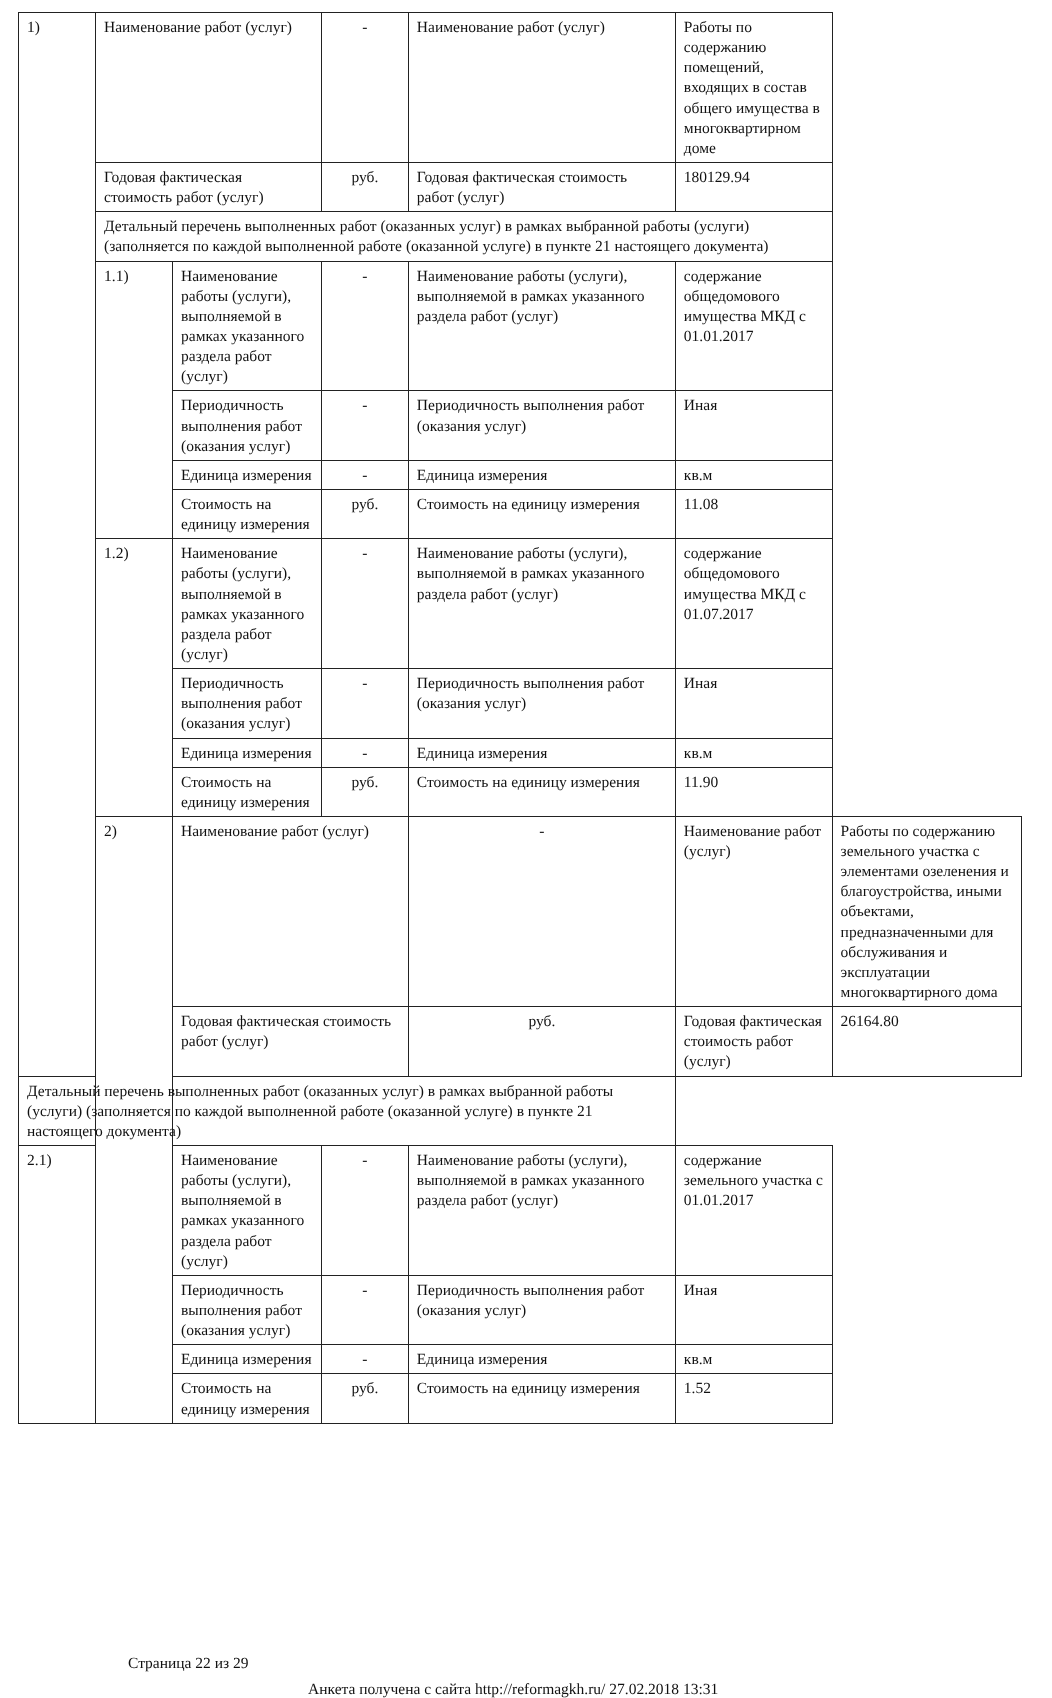| 1) | Наименование работ (услуг) | | - | Наименование работ (услуг) | Работы по содержанию помещений, входящих в состав общего имущества в многоквартирном доме | |
| | Годовая фактическая стоимость работ (услуг) | | руб. | Годовая фактическая стоимость работ (услуг) | 180129.94 | |
| | Детальный перечень выполненных работ (оказанных услуг) в рамках выбранной работы (услуги) (заполняется по каждой выполненной работе (оказанной услуге) в пункте 21 настоящего документа) | | | | | |
| | 1.1) | Наименование работы (услуги), выполняемой в рамках указанного раздела работ (услуг) | - | Наименование работы (услуги), выполняемой в рамках указанного раздела работ (услуг) | содержание общедомового имущества МКД с 01.01.2017 | |
| | | Периодичность выполнения работ (оказания услуг) | - | Периодичность выполнения работ (оказания услуг) | Иная | |
| | | Единица измерения | - | Единица измерения | кв.м | |
| | | Стоимость на единицу измерения | руб. | Стоимость на единицу измерения | 11.08 | |
| | 1.2) | Наименование работы (услуги), выполняемой в рамках указанного раздела работ (услуг) | - | Наименование работы (услуги), выполняемой в рамках указанного раздела работ (услуг) | содержание общедомового имущества МКД с 01.07.2017 | |
| | | Периодичность выполнения работ (оказания услуг) | - | Периодичность выполнения работ (оказания услуг) | Иная | |
| | | Единица измерения | - | Единица измерения | кв.м | |
| | | Стоимость на единицу измерения | руб. | Стоимость на единицу измерения | 11.90 | |
| | 2) | Наименование работ (услуг) | | - | Наименование работ (услуг) | Работы по содержанию земельного участка с элементами озеленения и благоустройства, иными объектами, предназначенными для обслуживания и эксплуатации многоквартирного дома |
| | | Годовая фактическая стоимость работ (услуг) | | руб. | Годовая фактическая стоимость работ (услуг) | 26164.80 |
| Детальный перечень выполненных работ (оказанных услуг) в рамках выбранной работы (услуги) (заполняется по каждой выполненной работе (оказанной услуге) в пункте 21 настоящего документа) | | | | | | |
| 2.1) | | Наименование работы (услуги), выполняемой в рамках указанного раздела работ (услуг) | - | Наименование работы (услуги), выполняемой в рамках указанного раздела работ (услуг) | содержание земельного участка с 01.01.2017 | |
| | | Периодичность выполнения работ (оказания услуг) | - | Периодичность выполнения работ (оказания услуг) | Иная | |
| | | Единица измерения | - | Единица измерения | кв.м | |
| | | Стоимость на единицу измерения | руб. | Стоимость на единицу измерения | 1.52 | |
Страница 22 из 29
Анкета получена с сайта http://reformagkh.ru/ 27.02.2018 13:31